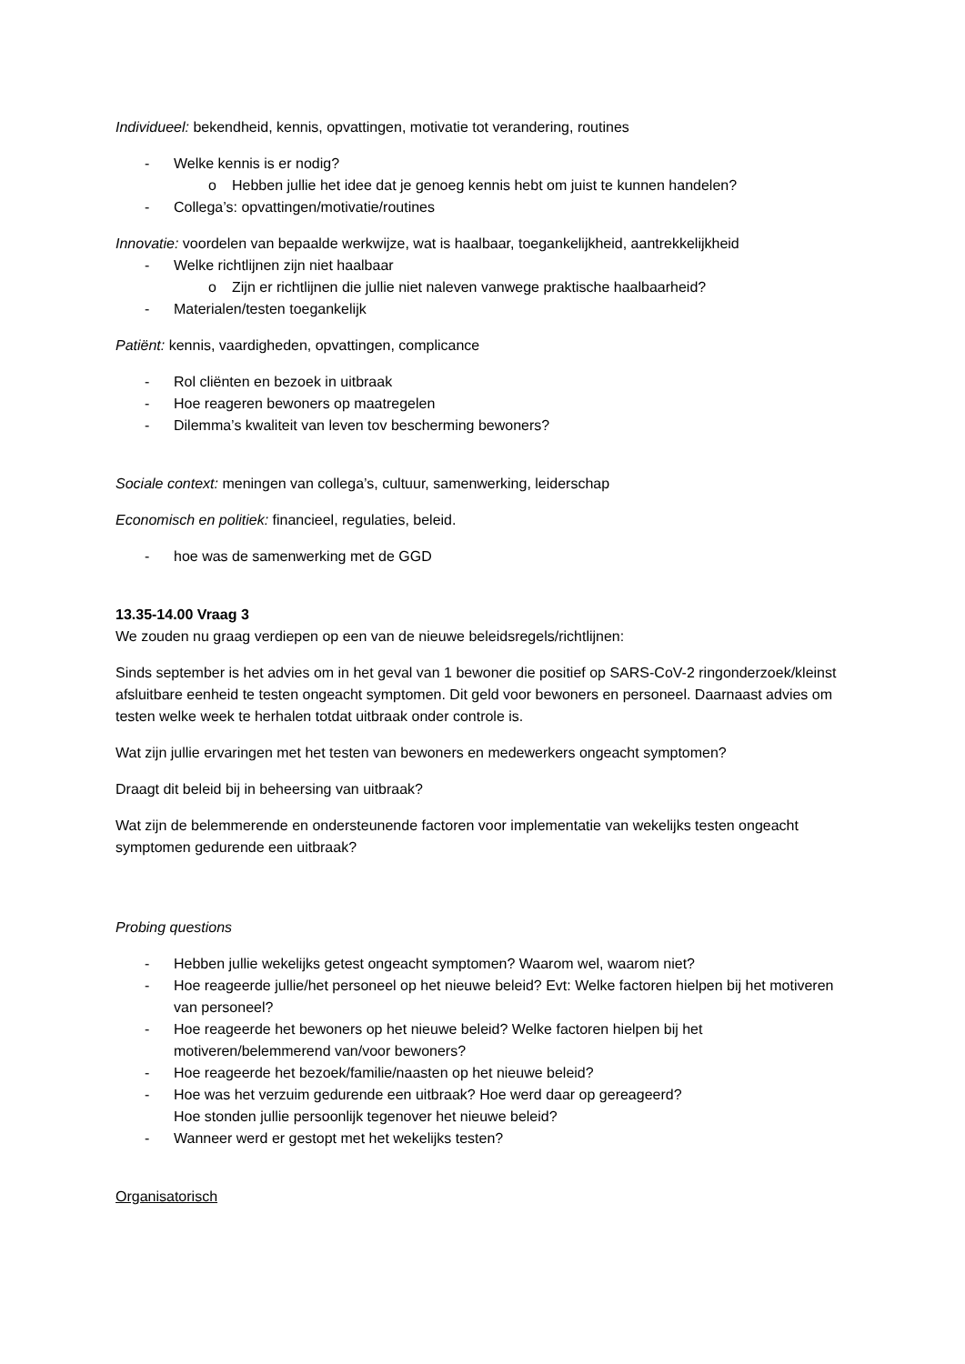Individueel: bekendheid, kennis, opvattingen, motivatie tot verandering, routines
- Welke kennis is er nodig?
o Hebben jullie het idee dat je genoeg kennis hebt om juist te kunnen handelen?
- Collega’s: opvattingen/motivatie/routines
Innovatie: voordelen van bepaalde werkwijze, wat is haalbaar, toegankelijkheid, aantrekkelijkheid
- Welke richtlijnen zijn niet haalbaar
o Zijn er richtlijnen die jullie niet naleven vanwege praktische haalbaarheid?
- Materialen/testen toegankelijk
Patiënt: kennis, vaardigheden, opvattingen, complicance
- Rol cliënten en bezoek in uitbraak
- Hoe reageren bewoners op maatregelen
- Dilemma’s kwaliteit van leven tov bescherming bewoners?
Sociale context: meningen van collega’s, cultuur, samenwerking, leiderschap
Economisch en politiek: financieel, regulaties, beleid.
- hoe was de samenwerking met de GGD
13.35-14.00 Vraag 3
We zouden nu graag verdiepen op een van de nieuwe beleidsregels/richtlijnen:
Sinds september is het advies om in het geval van 1 bewoner die positief op SARS-CoV-2 ringonderzoek/kleinst afsluitbare eenheid te testen ongeacht symptomen. Dit geld voor bewoners en personeel. Daarnaast advies om testen welke week te herhalen totdat uitbraak onder controle is.
Wat zijn jullie ervaringen met het testen van bewoners en medewerkers ongeacht symptomen?
Draagt dit beleid bij in beheersing van uitbraak?
Wat zijn de belemmerende en ondersteunende factoren voor implementatie van wekelijks testen ongeacht symptomen gedurende een uitbraak?
Probing questions
- Hebben jullie wekelijks getest ongeacht symptomen? Waarom wel, waarom niet?
- Hoe reageerde jullie/het personeel op het nieuwe beleid? Evt: Welke factoren hielpen bij het motiveren van personeel?
- Hoe reageerde het bewoners op het nieuwe beleid? Welke factoren hielpen bij het motiveren/belemmerend van/voor bewoners?
- Hoe reageerde het bezoek/familie/naasten op het nieuwe beleid?
- Hoe was het verzuim gedurende een uitbraak? Hoe werd daar op gereageerd?
Hoe stonden jullie persoonlijk tegenover het nieuwe beleid?
- Wanneer werd er gestopt met het wekelijks testen?
Organisatorisch